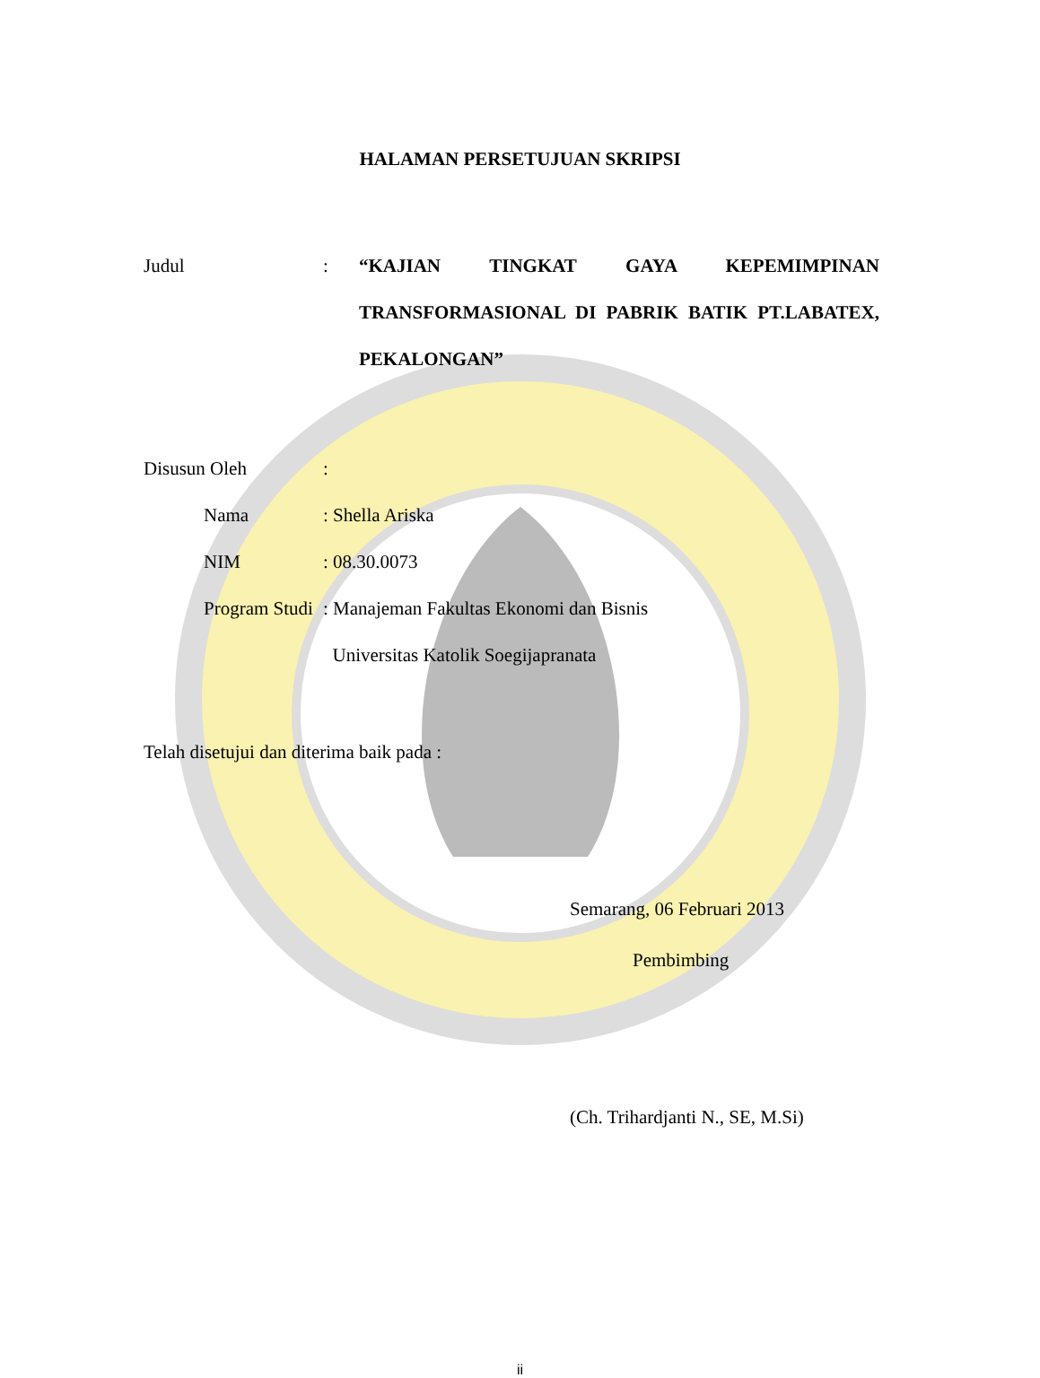HALAMAN PERSETUJUAN SKRIPSI
Judul : “KAJIAN TINGKAT GAYA KEPEMIMPINAN TRANSFORMASIONAL DI PABRIK BATIK PT.LABATEX, PEKALONGAN”
Disusun Oleh :
Nama : Shella Ariska
NIM : 08.30.0073
Program Studi
: Manajeman Fakultas Ekonomi dan Bisnis
Universitas Katolik Soegijapranata
Telah disetujui dan diterima baik pada :
Semarang, 06 Februari 2013
Pembimbing
(Ch. Trihardjanti N., SE, M.Si)
ii